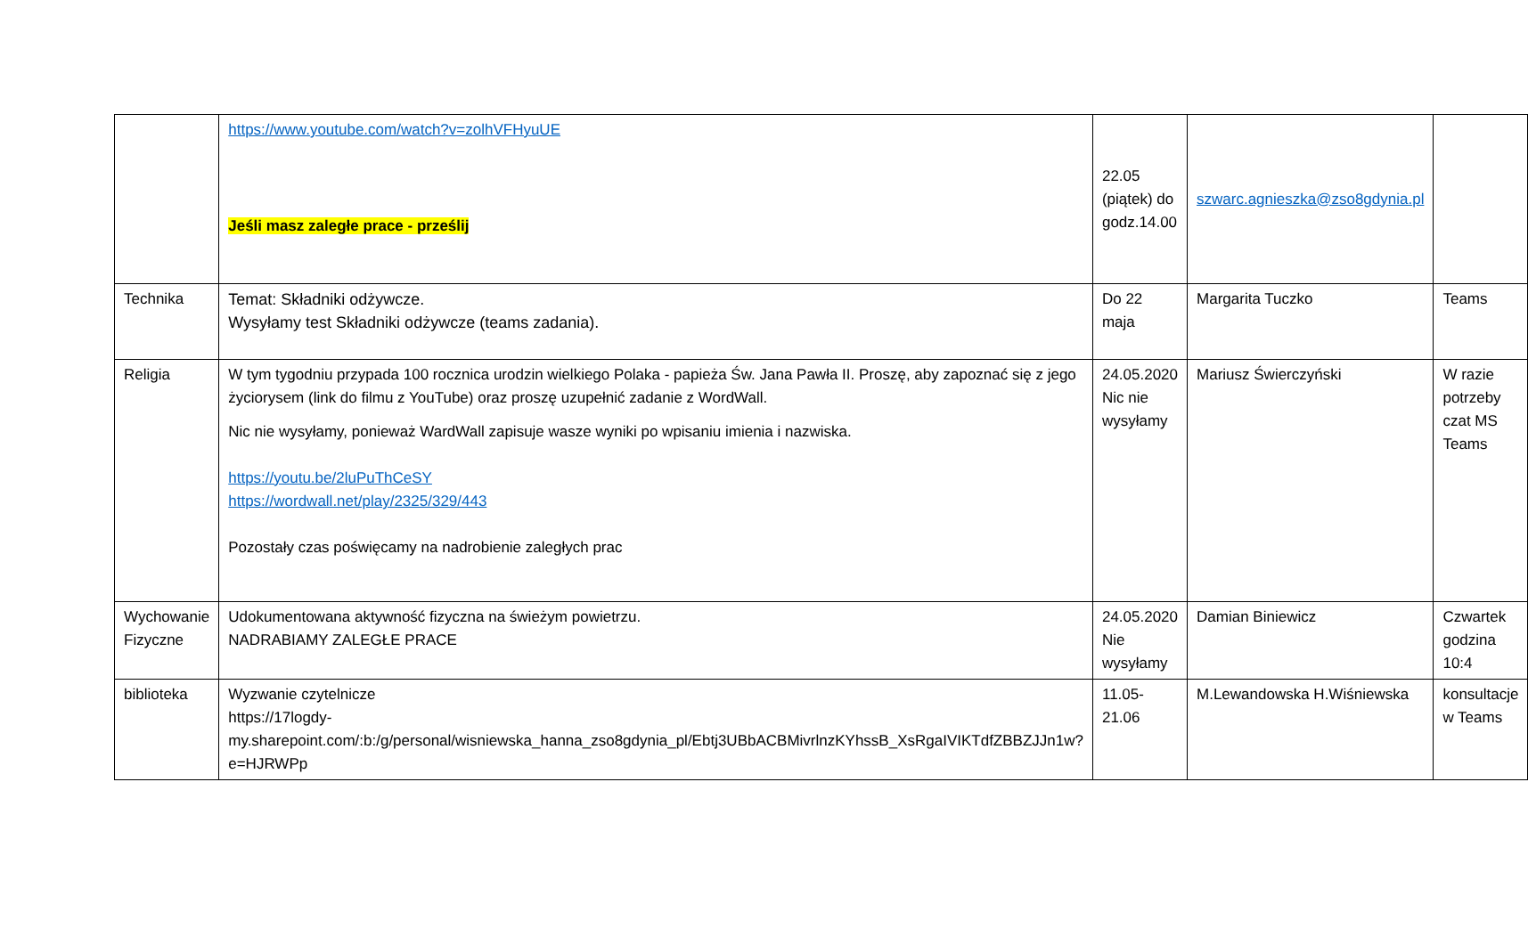| | https://www.youtube.com/watch?v=zolhVFHyuUE Jeśli masz zaległe prace - prześlij | 22.05 (piątek) do godz.14.00 | szwarc.agnieszka@zso8gdynia.pl | |
| Technika | Temat: Składniki odżywcze. Wysyłamy test Składniki odżywcze (teams zadania). | Do 22 maja | Margarita Tuczko | Teams |
| Religia | W tym tygodniu przypada 100 rocznica urodzin wielkiego Polaka - papieża Św. Jana Pawła II. Proszę, aby zapoznać się z jego życiorysem (link do filmu z YouTube) oraz proszę uzupełnić zadanie z WordWall. Nic nie wysyłamy, ponieważ WardWall zapisuje wasze wyniki po wpisaniu imienia i nazwiska. https://youtu.be/2luPuThCeSY https://wordwall.net/play/2325/329/443 Pozostały czas poświęcamy na nadrobienie zaległych prac | 24.05.2020 Nic nie wysyłamy | Mariusz Świerczyński | W razie potrzeby czat MS Teams |
| Wychowanie Fizyczne | Udokumentowana aktywność fizyczna na świeżym powietrzu. NADRABIAMY ZALEGŁE PRACE | 24.05.2020 Nie wysyłamy | Damian Biniewicz | Czwartek godzina 10:4 |
| biblioteka | Wyzwanie czytelnicze https://17logdy-my.sharepoint.com/:b:/g/personal/wisniewska_hanna_zso8gdynia_pl/Ebtj3UBbACBMivrlnzKYhssB_XsRgaIVIKTdfZBBZJJn1w?e=HJRWPp | 11.05-21.06 | M.Lewandowska H.Wiśniewska | konsultacje w Teams |